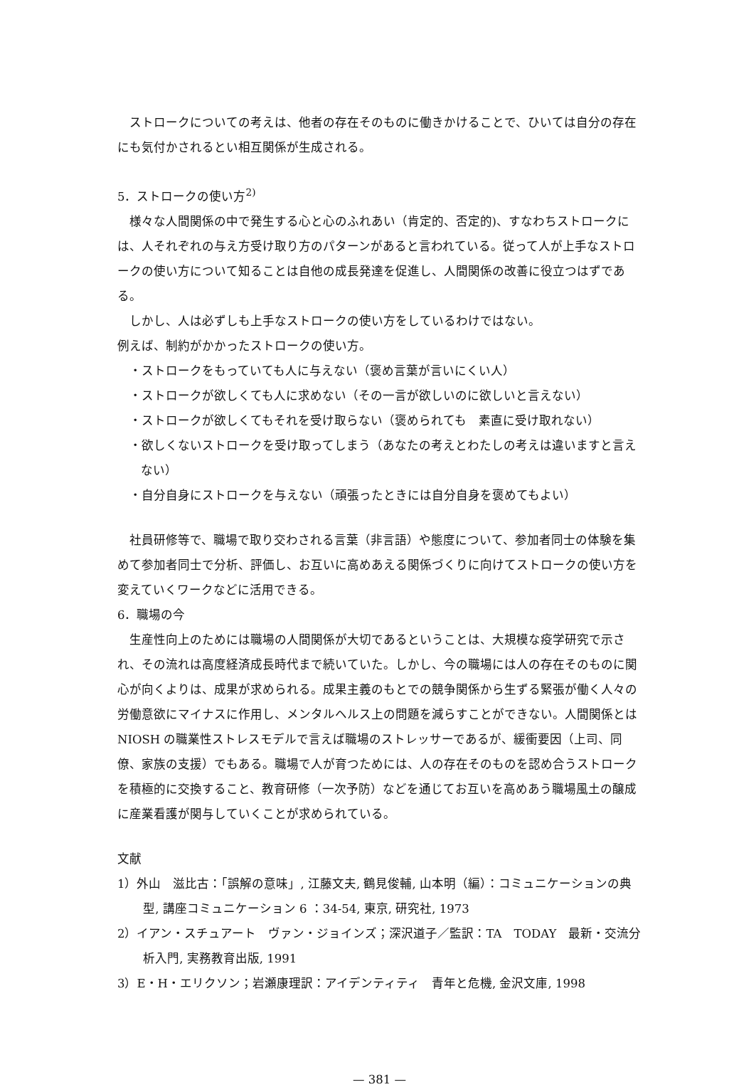ストロークについての考えは、他者の存在そのものに働きかけることで、ひいては自分の存在にも気付かされるとい相互関係が生成される。
5．ストロークの使い方<sup>2)</sup>
様々な人間関係の中で発生する心と心のふれあい（肯定的、否定的)、すなわちストロークには、人それぞれの与え方受け取り方のパターンがあると言われている。従って人が上手なストロークの使い方について知ることは自他の成長発達を促進し、人間関係の改善に役立つはずである。
しかし、人は必ずしも上手なストロークの使い方をしているわけではない。
例えば、制約がかかったストロークの使い方。
・ストロークをもっていても人に与えない（褒め言葉が言いにくい人）
・ストロークが欲しくても人に求めない（その一言が欲しいのに欲しいと言えない）
・ストロークが欲しくてもそれを受け取らない（褒められても　素直に受け取れない）
・欲しくないストロークを受け取ってしまう（あなたの考えとわたしの考えは違いますと言えない）
・自分自身にストロークを与えない（頑張ったときには自分自身を褒めてもよい）
社員研修等で、職場で取り交わされる言葉（非言語）や態度について、参加者同士の体験を集めて参加者同士で分析、評価し、お互いに高めあえる関係づくりに向けてストロークの使い方を変えていくワークなどに活用できる。
6．職場の今
生産性向上のためには職場の人間関係が大切であるということは、大規模な疫学研究で示され、その流れは高度経済成長時代まで続いていた。しかし、今の職場には人の存在そのものに関心が向くよりは、成果が求められる。成果主義のもとでの競争関係から生ずる緊張が働く人々の労働意欲にマイナスに作用し、メンタルヘルス上の問題を減らすことができない。人間関係とは NIOSH の職業性ストレスモデルで言えば職場のストレッサーであるが、緩衝要因（上司、同僚、家族の支援）でもある。職場で人が育つためには、人の存在そのものを認め合うストロークを積極的に交換すること、教育研修（一次予防）などを通じてお互いを高めあう職場風土の醸成に産業看護が関与していくことが求められている。
文献
1）外山　滋比古：「誤解の意味」, 江藤文夫, 鶴見俊輔, 山本明（編）：コミュニケーションの典型, 講座コミュニケーション 6 ：34-54, 東京, 研究社, 1973
2）イアン・スチュアート　ヴァン・ジョインズ；深沢道子／監訳：TA　TODAY　最新・交流分析入門, 実務教育出版, 1991
3）E・H・エリクソン；岩瀬康理訳：アイデンティティ　青年と危機, 金沢文庫, 1998
— 381 —